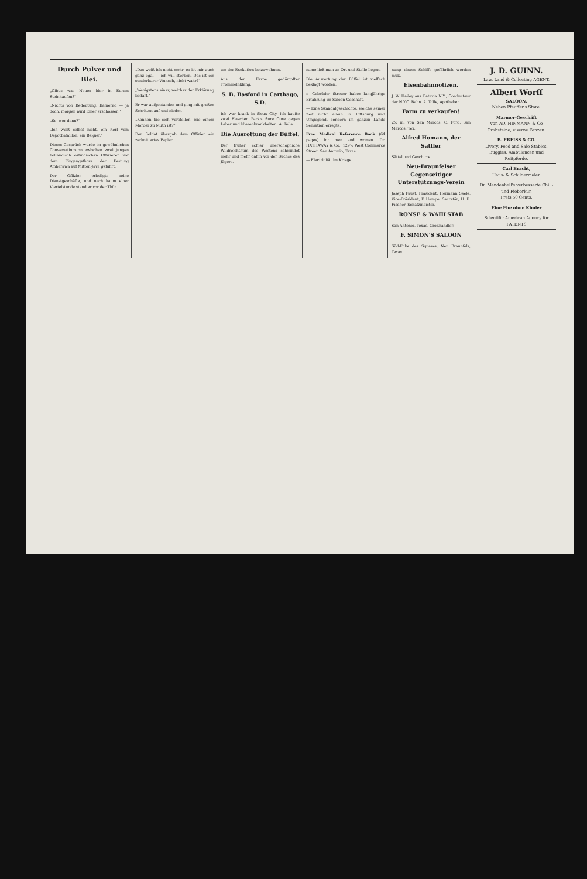Durch Pulver und Blei.
„Gibt's was Neues hier in Eurem Steinhaufen?"
„Nichts von Bedeutung, Kamerad — ja doch, morgen wird Einer erschossen."
„So, wer denn?"
„Ich weiß selbst nicht, ein Kerl vom Depotbataillon, ein Belgier."
Dieses Gespräch wurde im gewöhnlichen Conversationston zwischen zwei jungen holländisch ostindischen Offizieren vor dem Eingangsthore der Festung Ambarawa auf Mitten-Java geführt.
Der Offizier erledigte seine Dienstgeschäfte, und nach kaum einer Viertelstunde stand er vor der Thür.
„Das weiß ich nicht mehr, es ist mir auch ganz egal — ich will sterben. Das ist ein sonderbarer Wunsch, nicht wahr?"
„Wenigstens einer, welcher der Erklärung bedarf."
Er war aufgestanden und ging mit großen Schritten auf und nieder.
„Können Sie sich vorstellen, wie einem Mörder zu Muth ist?"
Der Soldat übergab dem Offizier ein zerknittertes Papier.
um der Exekution beizuwohnen.
Aus der Ferne gedämpfter Trommelnklang.
S. B. Basford in Carthago, S.D.
Ich war krank in Sioux City. Ich kaufte zwei Flaschen Park's Sure Cure gegen Leber und Nierenkrankheiten. A. Tolle.
Die Ausrottung der Büffel.
Der früher schier unerschöpfliche Wildreichthum des Westens schwindet mehr und mehr dahin vor der Büchse des Jägers.
name ließ man an Ort und Stelle liegen.
Die Ausrottung der Büffel ist vielfach beklagt worden.
‡ Gebrüder Streuer haben langjährige Erfahrung im Saloon-Geschäft.
— Eine Skandalgeschichte, welche seiner Zeit nicht allein in Pittsburg und Umgegend, sondern im ganzen Lande Sensation erregte.
Free Medical Reference Book (64 pages) for men and women. Dr. HATHAWAY & Co., 129½ West Commerce Street, San Antonio, Texas.
— Electricität im Kriege.
nung einem Schiffe gefährlich werden muß.
Eisenbahnnotizen.
J. W. Hailey aus Batavia N.Y., Conducteur der N.Y.C. Bahn. A. Tolle, Apotheker.
Farm zu verkaufen!
2½ m. von San Marcos. O. Ford, San Marcos, Tex.
Alfred Homann, der Sattler
Sättel und Geschirre.
Neu-Braunfelser Gegenseitiger Unterstützungs-Verein
Joseph Faust, Präsident; Hermann Seele, Vice-Präsident; F. Hampe, Secretär; H. E. Fischer, Schatzmeister.
RONSE & WAHLSTAB
San Antonio, Texas. Großhandler.
F. SIMON'S SALOON
Süd-Ecke des Squares, Neu Braunfels, Texas.
J. D. GUINN.
Law, Land & Collecting AGENT.
Albert Worff
SALOON.
Neben Pfeuffer's Store.
Marmor-Geschäft
von AD. HINMANN & Co
Grabsteine, eiserne Fenzen.
B. PREISS & CO.
Livery, Feed and Sale Stables. Buggies, Ambulancen und Reitpferde.
Carl Bracht,
Haus- & Schildermaler.
Dr. Mendenhall's verbesserte Chill- und Fieberkur.
Preis 50 Cents.
Eine Ehe ohne Kinder
Scientific American Agency for PATENTS